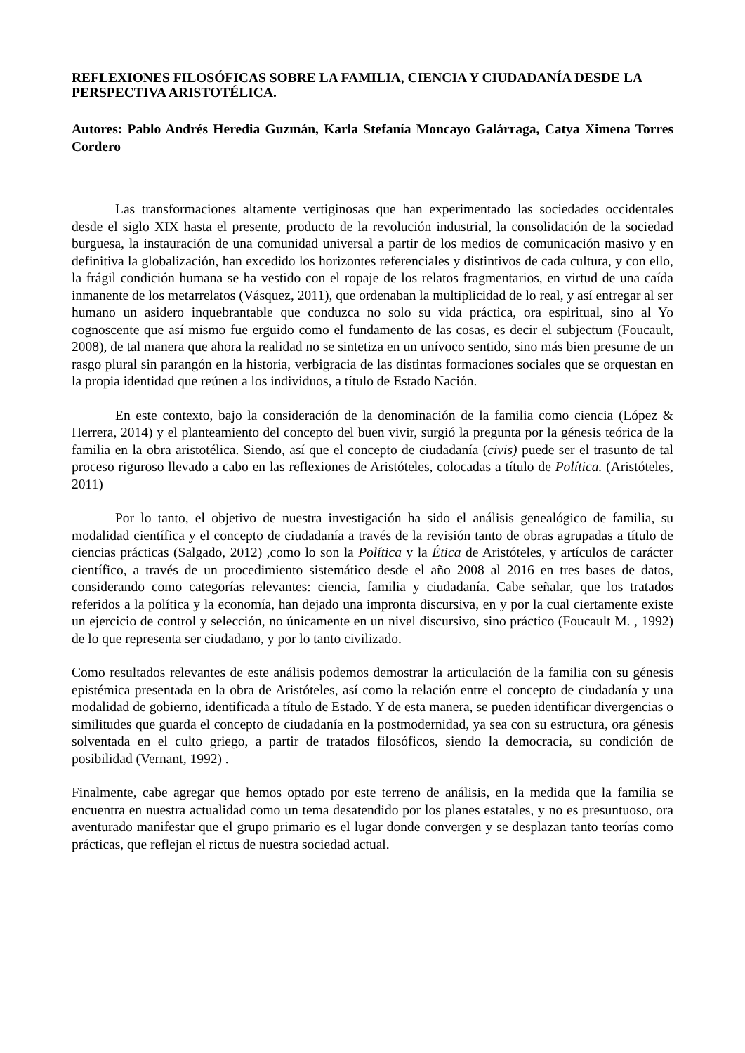REFLEXIONES FILOSÓFICAS SOBRE LA FAMILIA, CIENCIA Y CIUDADANÍA DESDE LA PERSPECTIVA ARISTOTÉLICA.
Autores: Pablo Andrés Heredia Guzmán, Karla Stefanía Moncayo Galárraga, Catya Ximena Torres Cordero
Las transformaciones altamente vertiginosas que han experimentado las sociedades occidentales desde el siglo XIX hasta el presente, producto de la revolución industrial, la consolidación de la sociedad burguesa, la instauración de una comunidad universal a partir de los medios de comunicación masivo y en definitiva la globalización, han excedido los horizontes referenciales y distintivos de cada cultura, y con ello, la frágil condición humana se ha vestido con el ropaje de los relatos fragmentarios, en virtud de una caída inmanente de los metarrelatos (Vásquez, 2011), que ordenaban la multiplicidad de lo real, y así entregar al ser humano un asidero inquebrantable que conduzca no solo su vida práctica, ora espiritual, sino al Yo cognoscente que así mismo fue erguido como el fundamento de las cosas, es decir el subjectum (Foucault, 2008), de tal manera que ahora la realidad no se sintetiza en un unívoco sentido, sino más bien presume de un rasgo plural sin parangón en la historia, verbigracia de las distintas formaciones sociales que se orquestan en la propia identidad que reúnen a los individuos, a título de Estado Nación.
En este contexto, bajo la consideración de la denominación de la familia como ciencia (López & Herrera, 2014) y el planteamiento del concepto del buen vivir, surgió la pregunta por la génesis teórica de la familia en la obra aristotélica. Siendo, así que el concepto de ciudadanía (civis) puede ser el trasunto de tal proceso riguroso llevado a cabo en las reflexiones de Aristóteles, colocadas a título de Política. (Aristóteles, 2011)
Por lo tanto, el objetivo de nuestra investigación ha sido el análisis genealógico de familia, su modalidad científica y el concepto de ciudadanía a través de la revisión tanto de obras agrupadas a título de ciencias prácticas (Salgado, 2012) ,como lo son la Política y la Ética de Aristóteles, y artículos de carácter científico, a través de un procedimiento sistemático desde el año 2008 al 2016 en tres bases de datos, considerando como categorías relevantes: ciencia, familia y ciudadanía. Cabe señalar, que los tratados referidos a la política y la economía, han dejado una impronta discursiva, en y por la cual ciertamente existe un ejercicio de control y selección, no únicamente en un nivel discursivo, sino práctico (Foucault M. , 1992) de lo que representa ser ciudadano, y por lo tanto civilizado.
Como resultados relevantes de este análisis podemos demostrar la articulación de la familia con su génesis epistémica presentada en la obra de Aristóteles, así como la relación entre el concepto de ciudadanía y una modalidad de gobierno, identificada a título de Estado. Y de esta manera, se pueden identificar divergencias o similitudes que guarda el concepto de ciudadanía en la postmodernidad, ya sea con su estructura, ora génesis solventada en el culto griego, a partir de tratados filosóficos, siendo la democracia, su condición de posibilidad (Vernant, 1992) .
Finalmente, cabe agregar que hemos optado por este terreno de análisis, en la medida que la familia se encuentra en nuestra actualidad como un tema desatendido por los planes estatales, y no es presuntuoso, ora aventurado manifestar que el grupo primario es el lugar donde convergen y se desplazan tanto teorías como prácticas, que reflejan el rictus de nuestra sociedad actual.